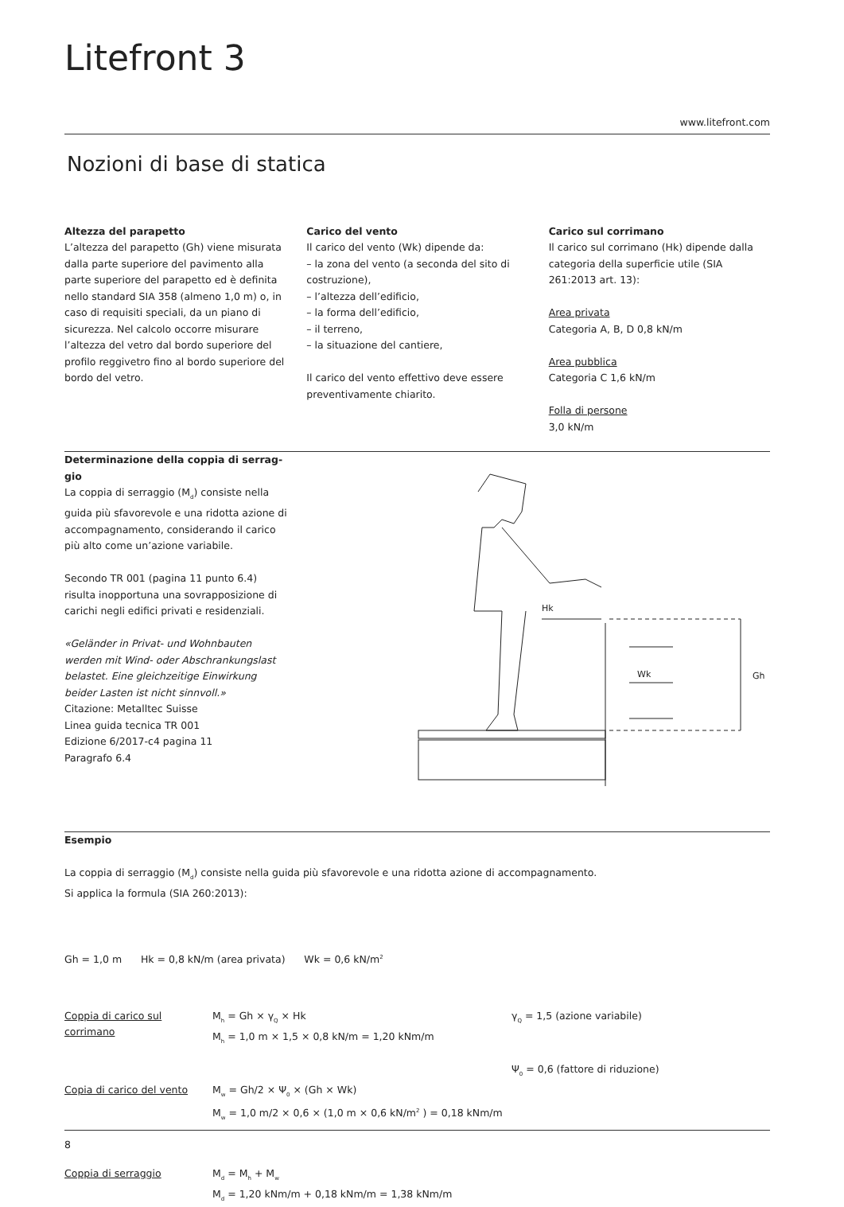Litefront 3
www.litefront.com
Nozioni di base di statica
Altezza del parapetto
L’altezza del parapetto (Gh) viene misurata dalla parte superiore del pavimento alla parte superiore del parapetto ed è definita nello standard SIA 358 (almeno 1,0 m) o, in caso di requisiti speciali, da un piano di sicurezza. Nel calcolo occorre misurare l’altezza del vetro dal bordo superiore del profilo reggivetro fino al bordo superiore del bordo del vetro.
Carico del vento
Il carico del vento (Wk) dipende da:
– la zona del vento (a seconda del sito di costruzione),
– l’altezza dell’edificio,
– la forma dell’edificio,
– il terreno,
– la situazione del cantiere,
Il carico del vento effettivo deve essere preventivamente chiarito.
Carico sul corrimano
Il carico sul corrimano (Hk) dipende dalla categoria della superficie utile (SIA 261:2013 art. 13):
Area privata
Categoria A, B, D 0,8 kN/m
Area pubblica
Categoria C 1,6 kN/m
Folla di persone
3,0 kN/m
Determinazione della coppia di serrag-gio
La coppia di serraggio (M<sub>d</sub>) consiste nella guida più sfavorevole e una ridotta azione di accompagnamento, considerando il carico più alto come un’azione variabile.
Secondo TR 001 (pagina 11 punto 6.4) risulta inopportuna una sovrapposizione di carichi negli edifici privati e residenziali.
«Geländer in Privat- und Wohnbauten werden mit Wind- oder Abschrankungslast belastet. Eine gleichzeitige Einwirkung beider Lasten ist nicht sinnvoll.»
Citazione: Metalltec Suisse
Linea guida tecnica TR 001
Edizione 6/2017-c4 pagina 11
Paragrafo 6.4
Hk
Gh
Wk
Esempio
La coppia di serraggio (M<sub>d</sub>) consiste nella guida più sfavorevole e una ridotta azione di accompagnamento.
Si applica la formula (SIA 260:2013):
Gh = 1,0 m Hk = 0,8 kN/m (area privata) Wk = 0,6 kN/m<sup>2</sup>
Coppia di carico sul corrimano
M<sub>h</sub> = Gh × γ<sub>Q</sub> × Hk
M<sub>h</sub> = 1,0 m × 1,5 × 0,8 kN/m = 1,20 kNm/m
γ<sub>Q</sub> = 1,5 (azione variabile)
Ψ<sub>0</sub> = 0,6 (fattore di riduzione)
Copia di carico del vento
M<sub>w</sub> = Gh/2 × Ψ<sub>0</sub> × (Gh × Wk)
M<sub>w</sub> = 1,0 m/2 × 0,6 × (1,0 m × 0,6 kN/m<sup>2</sup> ) = 0,18 kNm/m
Coppia di serraggio M<sub>d</sub> = M<sub>h</sub> + M<sub>w</sub>
M<sub>d</sub> = 1,20 kNm/m + 0,18 kNm/m = 1,38 kNm/m
8